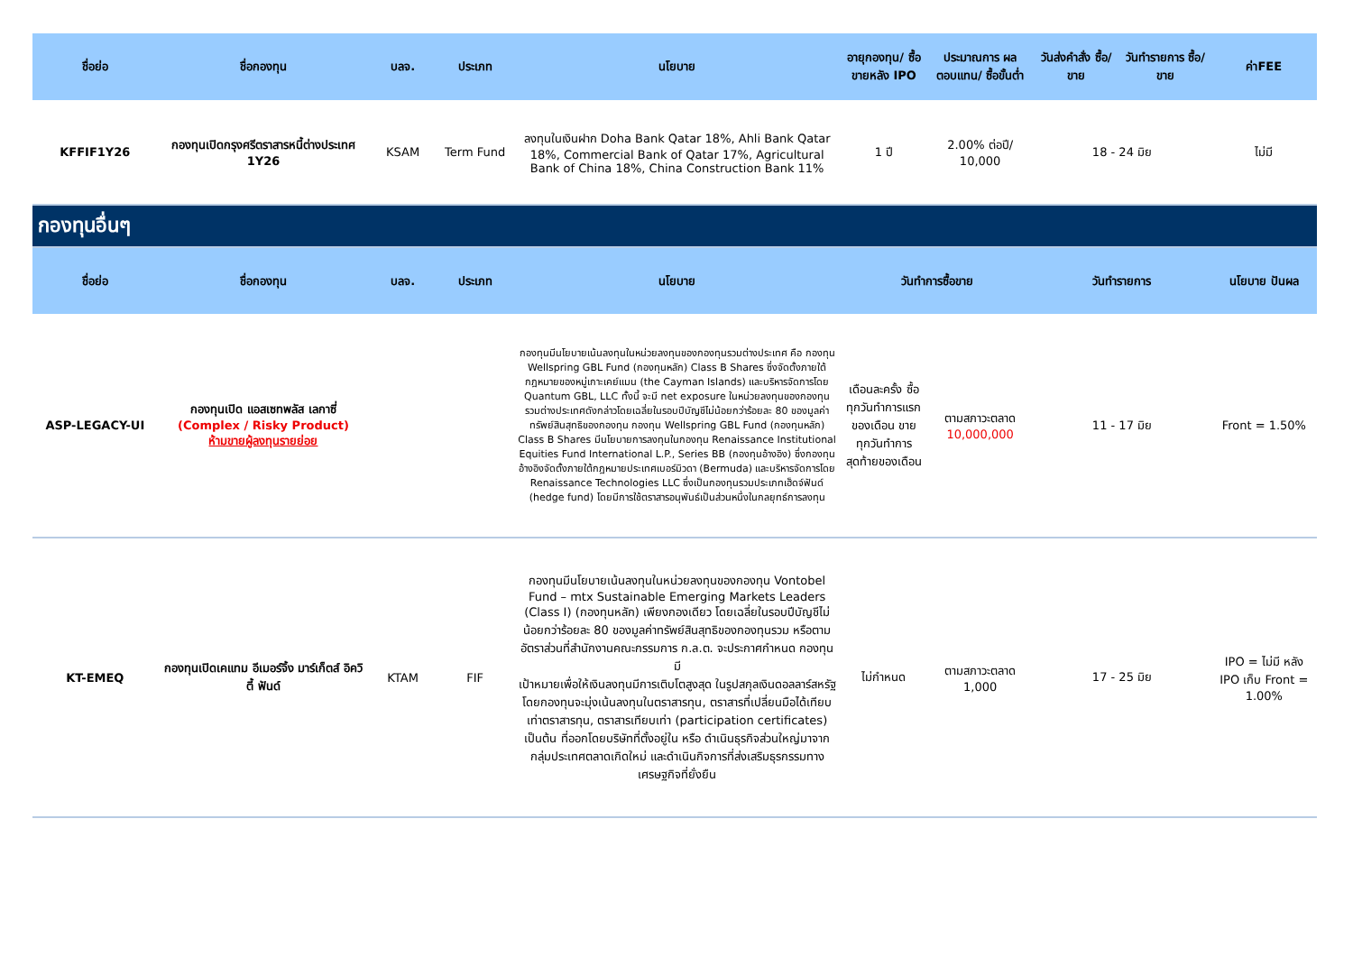| ชื่อย่อ | ชื่อกองทุน | บลจ. | ประเภท | นโยบาย | อายุกองทุน/ ซื้อขายหลัง IPO | ประมาณการ ผลตอบแทน/ ซื้อขั้นต่ำ | วันส่งคำสั่ง ซื้อ/ขาย | วันทำรายการ ซื้อ/ขาย | ค่าFEE |
| --- | --- | --- | --- | --- | --- | --- | --- | --- | --- |
| KFFIF1Y26 | กองทุนเปิดกรุงศรีตราสารหนี้ต่างประเทศ 1Y26 | KSAM | Term Fund | ลงทุนในเงินฝาก Doha Bank Qatar 18%, Ahli Bank Qatar 18%, Commercial Bank of Qatar 17%, Agricultural Bank of China 18%, China Construction Bank 11% | 1 ปี | 2.00% ต่อปี/ 10,000 | 18 - 24 มิย | | ไม่มี |
| กองทุนอื่นๆ | | | | | | | | | |
| ชื่อย่อ | ชื่อกองทุน | บลจ. | ประเภท | นโยบาย | วันทำการซื้อขาย | | วันทำรายการ | | นโยบาย ปันผล |
| ASP-LEGACY-UI | กองทุนเปิด แอสเซทพลัส เลกาซี่ (Complex / Risky Product) ห้ามขายผู้ลงทุนรายย่อย | | | กองทุนมีนโยบายเน้นลงทุนในหน่วยลงทุนของกองทุนรวมต่างประเทศ คือ กองทุน Wellspring GBL Fund (กองทุนหลัก) Class B Shares ซึ่งจัดตั้งภายใต้กฎหมายของหมู่เกาะเคย์แมน (the Cayman Islands) และบริหารจัดการโดย Quantum GBL, LLC ทั้งนี้ จะมี net exposure ในหน่วยลงทุนของกองทุนรวมต่างประเทศดังกล่าวโดยเฉลี่ยในรอบปีบัญชีไม่น้อยกว่าร้อยละ 80 ของมูลค่าทรัพย์สินสุทธิของกองทุน กองทุน Wellspring GBL Fund (กองทุนหลัก) Class B Shares มีนโยบายการลงทุนในกองทุน Renaissance Institutional Equities Fund International L.P., Series BB (กองทุนอ้างอิง) ซึ่งกองทุนอ้างอิงจัดตั้งภายใต้กฎหมายประเทศเบอร์มิวดา (Bermuda) และบริหารจัดการโดย Renaissance Technologies LLC ซึ่งเป็นกองทุนรวมประเภทเฮ็ดจ์ฟันด์ (hedge fund) โดยมีการใช้ตราสารอนุพันธ์เป็นส่วนหนึ่งในกลยุทธ์การลงทุน | เดือนละครั้ง ซื้อทุกวันทำการแรกของเดือน ขายทุกวันทำการสุดท้ายของเดือน | ตามสภาวะตลาด 10,000,000 | 11 - 17 มิย | | Front = 1.50% |
| KT-EMEQ | กองทุนเปิดเคแทม อีเมอร์จิ้ง มาร์เก็ตส์ อิควิตี้ ฟันด์ | KTAM | FIF | กองทุนมีนโยบายเน้นลงทุนในหน่วยลงทุนของกองทุน Vontobel Fund – mtx Sustainable Emerging Markets Leaders (Class I) (กองทุนหลัก) เพียงกองเดียว โดยเฉลี่ยในรอบปีบัญชีไม่น้อยกว่าร้อยละ 80 ของมูลค่าทรัพย์สินสุทธิของกองทุนรวม หรือตามอัตราส่วนที่สำนักงานคณะกรรมการ ก.ล.ต. จะประกาศกำหนด กองทุนมี เป้าหมายเพื่อให้เงินลงทุนมีการเติบโตสูงสุด ในรูปสกุลเงินดอลลาร์สหรัฐ โดยกองทุนจะมุ่งเน้นลงทุนในตราสารทุน, ตราสารที่เปลี่ยนมือได้เทียบเท่าตราสารทุน, ตราสารเทียบเท่า (participation certificates) เป็นต้น ที่ออกโดยบริษัทที่ตั้งอยู่ใน หรือ ดำเนินธุรกิจส่วนใหญ่มาจากกลุ่มประเทศตลาดเกิดใหม่ และดำเนินกิจการที่ส่งเสริมธุรกรรมทางเศรษฐกิจที่ยั่งยืน | ไม่กำหนด | ตามสภาวะตลาด 1,000 | 17 - 25 มิย | | IPO = ไม่มี หลัง IPO เก็บ Front = 1.00% |